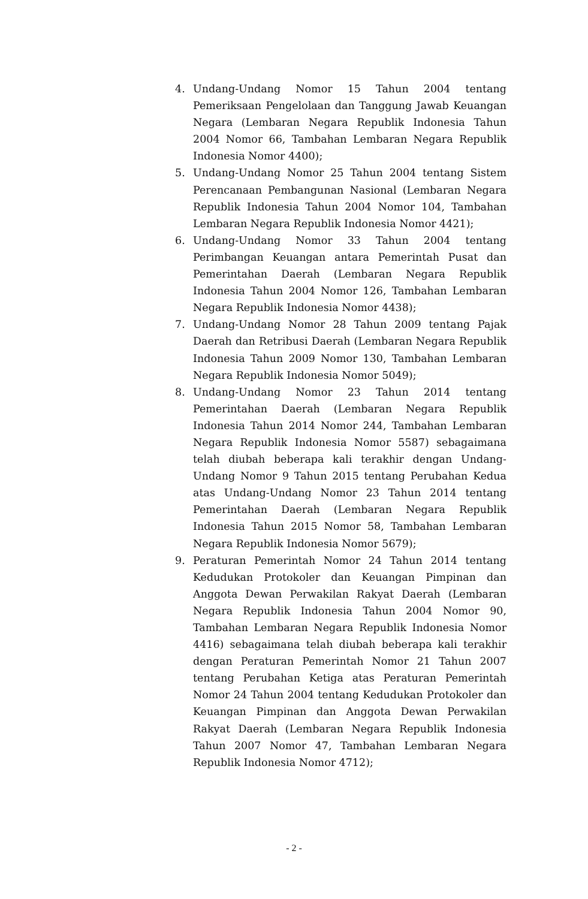4. Undang-Undang Nomor 15 Tahun 2004 tentang Pemeriksaan Pengelolaan dan Tanggung Jawab Keuangan Negara (Lembaran Negara Republik Indonesia Tahun 2004 Nomor 66, Tambahan Lembaran Negara Republik Indonesia Nomor 4400);
5. Undang-Undang Nomor 25 Tahun 2004 tentang Sistem Perencanaan Pembangunan Nasional (Lembaran Negara Republik Indonesia Tahun 2004 Nomor 104, Tambahan Lembaran Negara Republik Indonesia Nomor 4421);
6. Undang-Undang Nomor 33 Tahun 2004 tentang Perimbangan Keuangan antara Pemerintah Pusat dan Pemerintahan Daerah (Lembaran Negara Republik Indonesia Tahun 2004 Nomor 126, Tambahan Lembaran Negara Republik Indonesia Nomor 4438);
7. Undang-Undang Nomor 28 Tahun 2009 tentang Pajak Daerah dan Retribusi Daerah (Lembaran Negara Republik Indonesia Tahun 2009 Nomor 130, Tambahan Lembaran Negara Republik Indonesia Nomor 5049);
8. Undang-Undang Nomor 23 Tahun 2014 tentang Pemerintahan Daerah (Lembaran Negara Republik Indonesia Tahun 2014 Nomor 244, Tambahan Lembaran Negara Republik Indonesia Nomor 5587) sebagaimana telah diubah beberapa kali terakhir dengan Undang-Undang Nomor 9 Tahun 2015 tentang Perubahan Kedua atas Undang-Undang Nomor 23 Tahun 2014 tentang Pemerintahan Daerah (Lembaran Negara Republik Indonesia Tahun 2015 Nomor 58, Tambahan Lembaran Negara Republik Indonesia Nomor 5679);
9. Peraturan Pemerintah Nomor 24 Tahun 2014 tentang Kedudukan Protokoler dan Keuangan Pimpinan dan Anggota Dewan Perwakilan Rakyat Daerah (Lembaran Negara Republik Indonesia Tahun 2004 Nomor 90, Tambahan Lembaran Negara Republik Indonesia Nomor 4416) sebagaimana telah diubah beberapa kali terakhir dengan Peraturan Pemerintah Nomor 21 Tahun 2007 tentang Perubahan Ketiga atas Peraturan Pemerintah Nomor 24 Tahun 2004 tentang Kedudukan Protokoler dan Keuangan Pimpinan dan Anggota Dewan Perwakilan Rakyat Daerah (Lembaran Negara Republik Indonesia Tahun 2007 Nomor 47, Tambahan Lembaran Negara Republik Indonesia Nomor 4712);
- 2 -